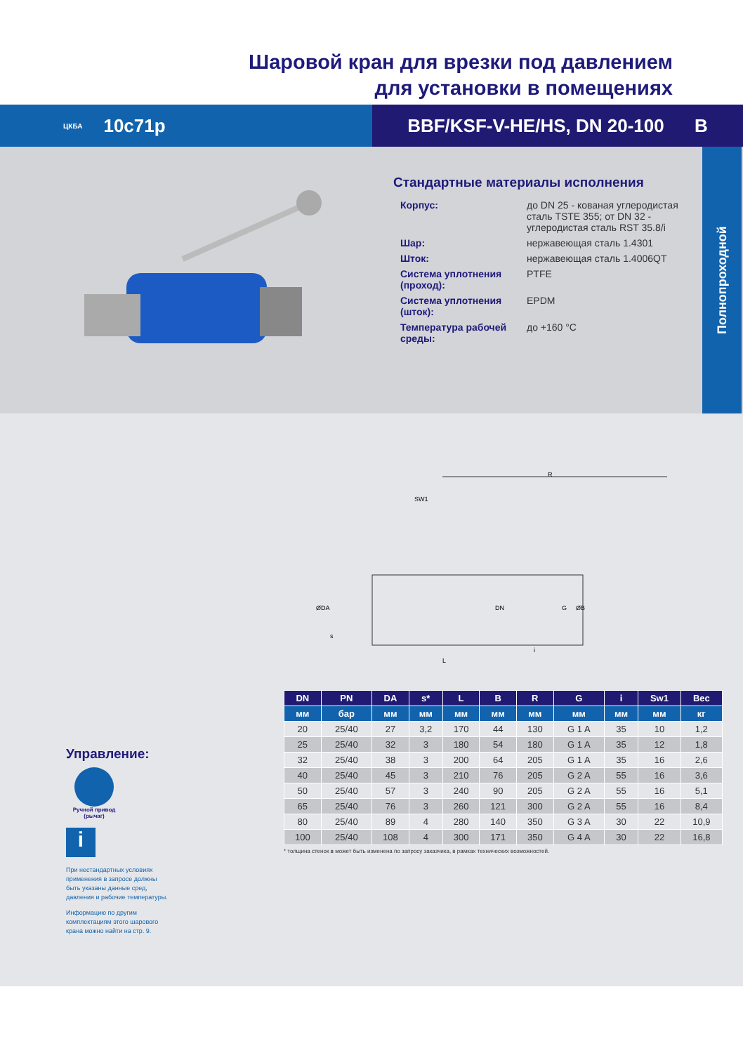Шаровой кран для врезки под давлением
для установки в помещениях
ЦКБА 10с71р BBF/KSF-V-HE/HS, DN 20-100 B
Стандартные материалы исполнения
| Корпус: | до DN 25 - кованая углеродистая сталь TSTE 355; от DN 32 - углеродистая сталь RST 35.8/i |
| Шар: | нержавеющая сталь 1.4301 |
| Шток: | нержавеющая сталь 1.4006QT |
| Система уплотнения (проход): | PTFE |
| Система уплотнения (шток): | EPDM |
| Температура рабочей среды: | до +160 °C |
Полнопроходной
R
SW1
ØDA
DN
G
ØB
s
i
L
Управление:
Ручной привод (рычаг)
i
При нестандартных условиях применения в запросе должны быть указаны данные сред, давления и рабочие температуры.
Информацию по другим комплектациям этого шарового крана можно найти на стр. 9.
| DN | PN | DA | s* | L | B | R | G | i | Sw1 | Вес |
| --- | --- | --- | --- | --- | --- | --- | --- | --- | --- | --- |
| мм | бар | мм | мм | мм | мм | мм | мм | мм | мм | кг |
| 20 | 25/40 | 27 | 3,2 | 170 | 44 | 130 | G 1 A | 35 | 10 | 1,2 |
| 25 | 25/40 | 32 | 3 | 180 | 54 | 180 | G 1 A | 35 | 12 | 1,8 |
| 32 | 25/40 | 38 | 3 | 200 | 64 | 205 | G 1 A | 35 | 16 | 2,6 |
| 40 | 25/40 | 45 | 3 | 210 | 76 | 205 | G 2 A | 55 | 16 | 3,6 |
| 50 | 25/40 | 57 | 3 | 240 | 90 | 205 | G 2 A | 55 | 16 | 5,1 |
| 65 | 25/40 | 76 | 3 | 260 | 121 | 300 | G 2 A | 55 | 16 | 8,4 |
| 80 | 25/40 | 89 | 4 | 280 | 140 | 350 | G 3 A | 30 | 22 | 10,9 |
| 100 | 25/40 | 108 | 4 | 300 | 171 | 350 | G 4 A | 30 | 22 | 16,8 |
* толщина стенок s может быть изменена по запросу заказчика, в рамках технических возможностей.